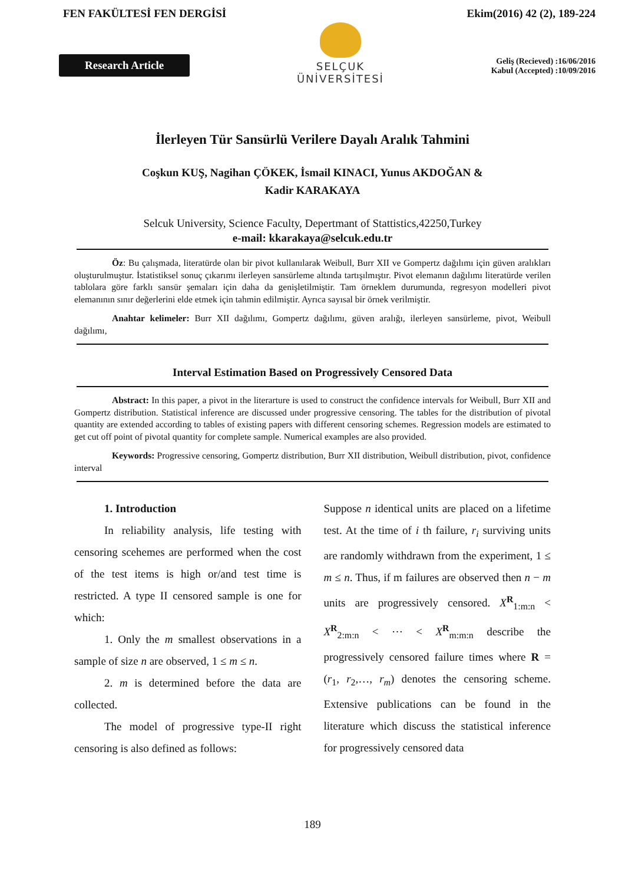FEN FAKÜLTESİ FEN DERGİSİ Ekim(2016) 42 (2), 189-224
Research Article
SELÇUK
ÜNİVERSİTESİ
Geliş (Recieved) :16/06/2016
Kabul (Accepted) :10/09/2016
İlerleyen Tür Sansürlü Verilere Dayalı Aralık Tahmini
Coşkun KUŞ, Nagihan ÇÖKEK, İsmail KINACI, Yunus AKDOĞAN &
Kadir KARAKAYA
Selcuk University, Science Faculty, Depertmant of Stattistics,42250,Turkey
e-mail: kkarakaya@selcuk.edu.tr
Öz: Bu çalışmada, literatürde olan bir pivot kullanılarak Weibull, Burr XII ve Gompertz dağılımı için güven aralıkları oluşturulmuştur. İstatistiksel sonuç çıkarımı ilerleyen sansürleme altında tartışılmıştır. Pivot elemanın dağılımı literatürde verilen tablolara göre farklı sansür şemaları için daha da genişletilmiştir. Tam örneklem durumunda, regresyon modelleri pivot elemanının sınır değerlerini elde etmek için tahmin edilmiştir. Ayrıca sayısal bir örnek verilmiştir.
Anahtar kelimeler: Burr XII dağılımı, Gompertz dağılımı, güven aralığı, ilerleyen sansürleme, pivot, Weibull dağılımı,
Interval Estimation Based on Progressively Censored Data
Abstract: In this paper, a pivot in the literarture is used to construct the confidence intervals for Weibull, Burr XII and Gompertz distribution. Statistical inference are discussed under progressive censoring. The tables for the distribution of pivotal quantity are extended according to tables of existing papers with different censoring schemes. Regression models are estimated to get cut off point of pivotal quantity for complete sample. Numerical examples are also provided.
Keywords: Progressive censoring, Gompertz distribution, Burr XII distribution, Weibull distribution, pivot, confidence interval
1. Introduction
In reliability analysis, life testing with censoring scehemes are performed when the cost of the test items is high or/and test time is restricted. A type II censored sample is one for which:
1. Only the m smallest observations in a sample of size n are observed, 1 ≤ m ≤ n.
2. m is determined before the data are collected.
The model of progressive type-II right censoring is also defined as follows:
Suppose n identical units are placed on a lifetime test. At the time of i th failure, r<sub>i</sub> surviving units are randomly withdrawn from the experiment, 1 ≤ m ≤ n. Thus, if m failures are observed then n − m units are progressively censored. X<sup>R</sup><sub>1:m:n</sub> < X<sup>R</sup><sub>2:m:n</sub> < ⋯ < X<sup>R</sup><sub>m:m:n</sub> describe the progressively censored failure times where R = (r<sub>1</sub>, r<sub>2</sub>,…, r<sub>m</sub>) denotes the censoring scheme. Extensive publications can be found in the literature which discuss the statistical inference for progressively censored data
189